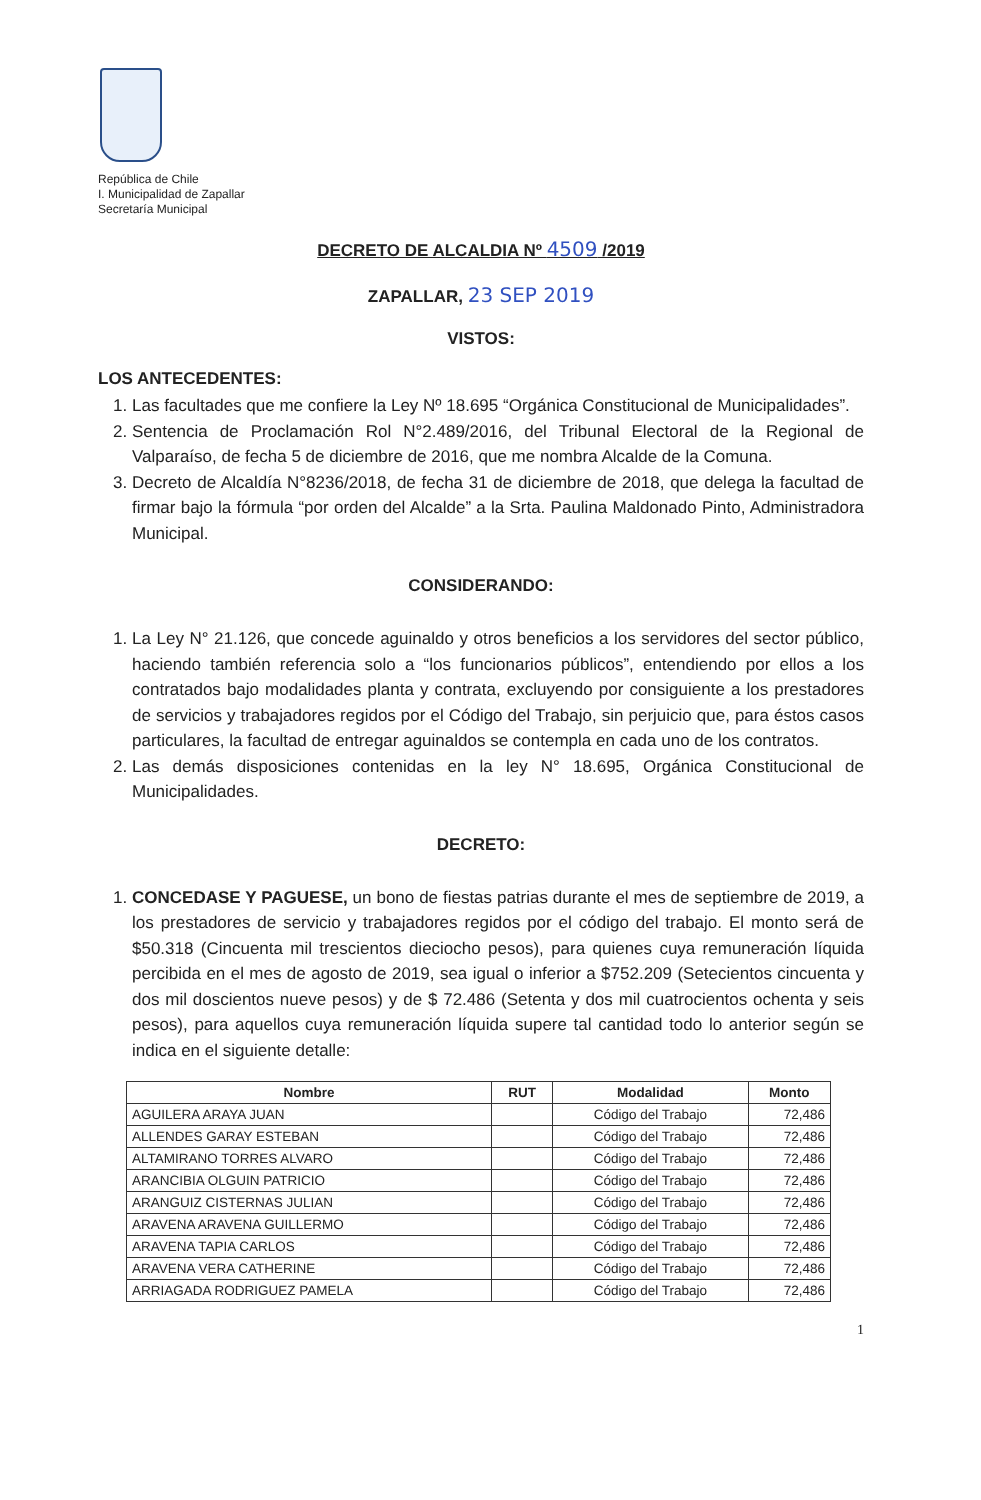República de Chile
I. Municipalidad de Zapallar
Secretaría Municipal
DECRETO DE ALCALDIA Nº 4509 /2019
ZAPALLAR, 23 SEP 2019
VISTOS:
LOS ANTECEDENTES:
1. Las facultades que me confiere la Ley Nº 18.695 “Orgánica Constitucional de Municipalidades”.
2. Sentencia de Proclamación Rol N°2.489/2016, del Tribunal Electoral de la Regional de Valparaíso, de fecha 5 de diciembre de 2016, que me nombra Alcalde de la Comuna.
3. Decreto de Alcaldía N°8236/2018, de fecha 31 de diciembre de 2018, que delega la facultad de firmar bajo la fórmula “por orden del Alcalde” a la Srta. Paulina Maldonado Pinto, Administradora Municipal.
CONSIDERANDO:
1. La Ley N° 21.126, que concede aguinaldo y otros beneficios a los servidores del sector público, haciendo también referencia solo a “los funcionarios públicos”, entendiendo por ellos a los contratados bajo modalidades planta y contrata, excluyendo por consiguiente a los prestadores de servicios y trabajadores regidos por el Código del Trabajo, sin perjuicio que, para éstos casos particulares, la facultad de entregar aguinaldos se contempla en cada uno de los contratos.
2. Las demás disposiciones contenidas en la ley N° 18.695, Orgánica Constitucional de Municipalidades.
DECRETO:
1. CONCEDASE Y PAGUESE, un bono de fiestas patrias durante el mes de septiembre de 2019, a los prestadores de servicio y trabajadores regidos por el código del trabajo. El monto será de $50.318 (Cincuenta mil trescientos dieciocho pesos), para quienes cuya remuneración líquida percibida en el mes de agosto de 2019, sea igual o inferior a $752.209 (Setecientos cincuenta y dos mil doscientos nueve pesos) y de $ 72.486 (Setenta y dos mil cuatrocientos ochenta y seis pesos), para aquellos cuya remuneración líquida supere tal cantidad todo lo anterior según se indica en el siguiente detalle:
| Nombre | RUT | Modalidad | Monto |
| --- | --- | --- | --- |
| AGUILERA ARAYA JUAN | | Código del Trabajo | 72,486 |
| ALLENDES GARAY ESTEBAN | | Código del Trabajo | 72,486 |
| ALTAMIRANO TORRES ALVARO | | Código del Trabajo | 72,486 |
| ARANCIBIA OLGUIN PATRICIO | | Código del Trabajo | 72,486 |
| ARANGUIZ CISTERNAS JULIAN | | Código del Trabajo | 72,486 |
| ARAVENA ARAVENA GUILLERMO | | Código del Trabajo | 72,486 |
| ARAVENA TAPIA CARLOS | | Código del Trabajo | 72,486 |
| ARAVENA VERA CATHERINE | | Código del Trabajo | 72,486 |
| ARRIAGADA RODRIGUEZ PAMELA | | Código del Trabajo | 72,486 |
1